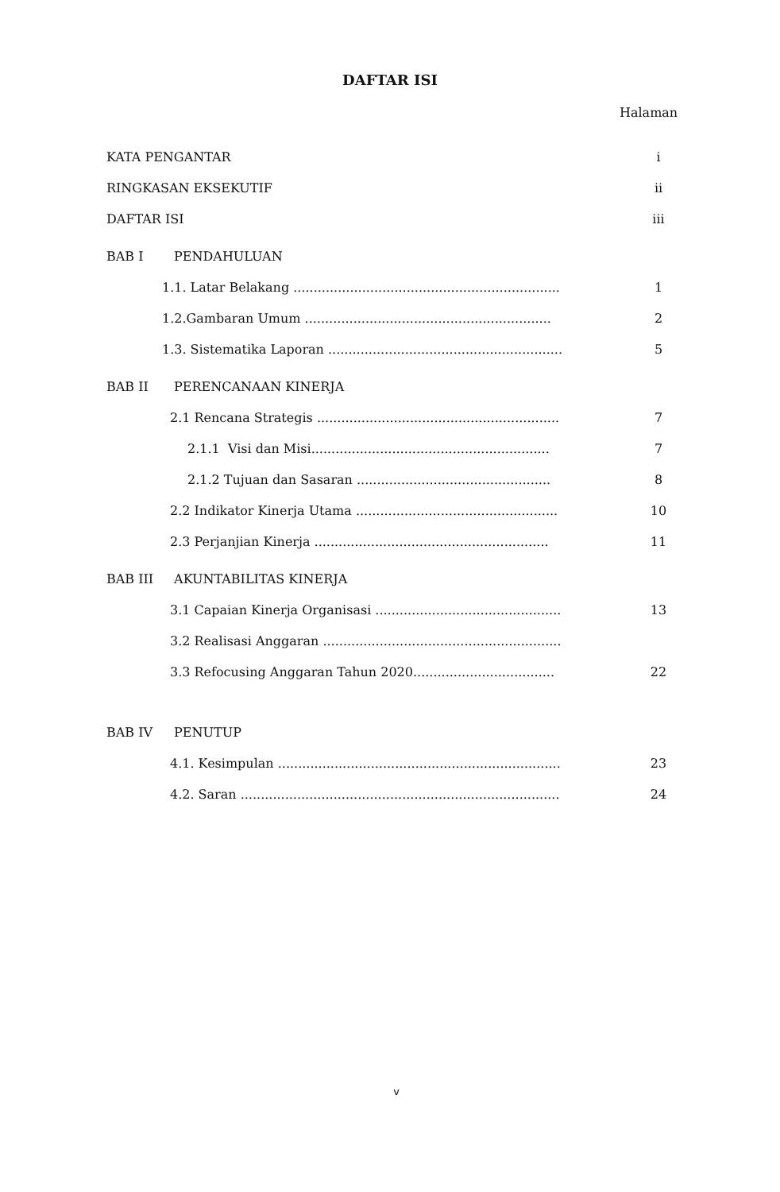DAFTAR ISI
Halaman
KATA PENGANTAR i
RINGKASAN EKSEKUTIF ii
DAFTAR ISI iii
BAB I PENDAHULUAN
1.1. Latar Belakang .................................................................. 1
1.2.Gambaran Umum ............................................................. 2
1.3. Sistematika Laporan .......................................................... 5
BAB II PERENCANAAN KINERJA
2.1 Rencana Strategis ............................................................ 7
2.1.1 Visi dan Misi........................................................... 7
2.1.2 Tujuan dan Sasaran ................................................ 8
2.2 Indikator Kinerja Utama .................................................. 10
2.3 Perjanjian Kinerja .......................................................... 11
BAB III AKUNTABILITAS KINERJA
3.1 Capaian Kinerja Organisasi .............................................. 13
3.2 Realisasi Anggaran ...........................................................
3.3 Refocusing Anggaran Tahun 2020................................... 22
BAB IV PENUTUP
4.1. Kesimpulan ...................................................................... 23
4.2. Saran ............................................................................... 24
v